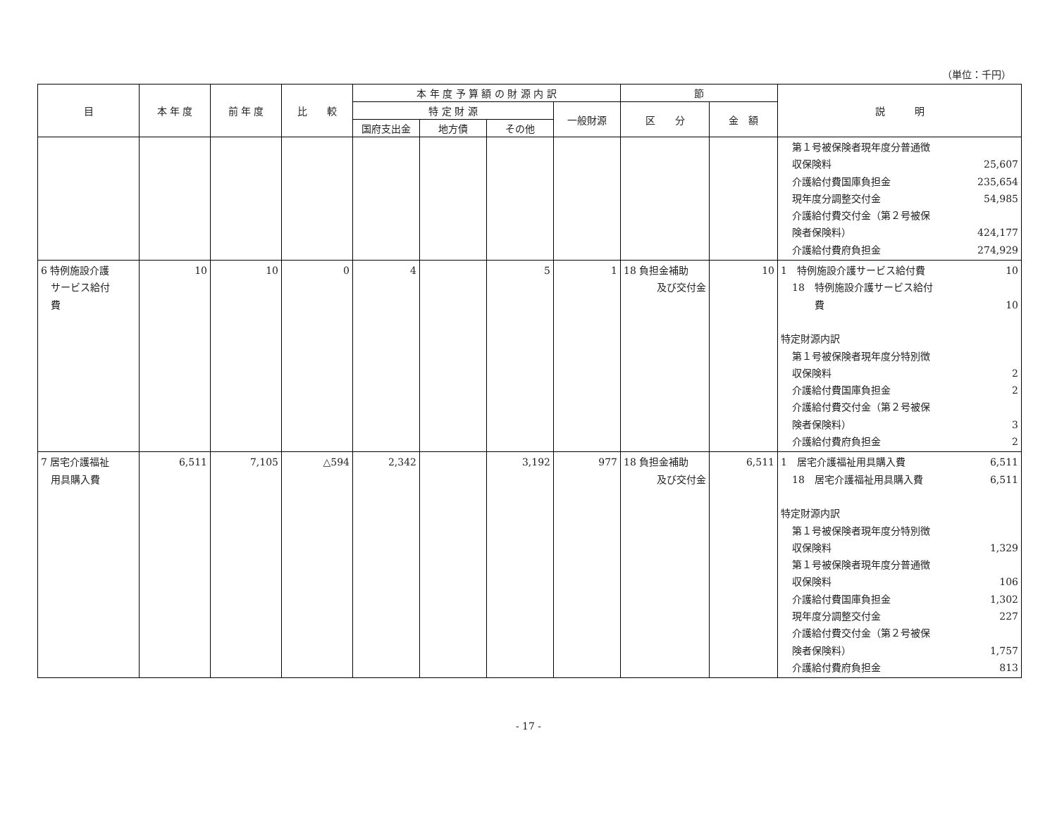（単位：千円）
| 目 | 本 年 度 | 前 年 度 | 比 較 | 本 年 度 予 算 額 の 財 源 内 訳 | | | | 節 | | 説 明 |
| --- | --- | --- | --- | --- | --- | --- | --- | --- | --- | --- |
| | | | | 特 定 財 源 | | | 一般財源 | 区 分 | 金 額 | |
| | | | | 国府支出金 | 地方債 | その他 | | | | |
| | | | | | | | | | | 第１号被保険者現年度分普通徴 収保険料 25,607 介護給付費国庫負担金 235,654 現年度分調整交付金 54,985 介護給付費交付金（第２号被保 険者保険料） 424,177 介護給付費府負担金 274,929 |
| 6 特例施設介護 サービス給付 費 | 10 | 10 | 0 | 4 | | 5 | 1 | 18 負担金補助 及び交付金 | 10 | 1 特例施設介護サービス給付費 10 18 特例施設介護サービス給付 費 10 特定財源内訳 第１号被保険者現年度分特別徴 収保険料 2 介護給付費国庫負担金 2 介護給付費交付金（第２号被保 険者保険料） 3 介護給付費府負担金 2 |
| 7 居宅介護福祉 用具購入費 | 6,511 | 7,105 | △594 | 2,342 | | 3,192 | 977 | 18 負担金補助 及び交付金 | 6,511 | 1 居宅介護福祉用具購入費 6,511 18 居宅介護福祉用具購入費 6,511 特定財源内訳 第１号被保険者現年度分特別徴 収保険料 1,329 第１号被保険者現年度分普通徴 収保険料 106 介護給付費国庫負担金 1,302 現年度分調整交付金 227 介護給付費交付金（第２号被保 険者保険料） 1,757 介護給付費府負担金 813 |
- 17 -